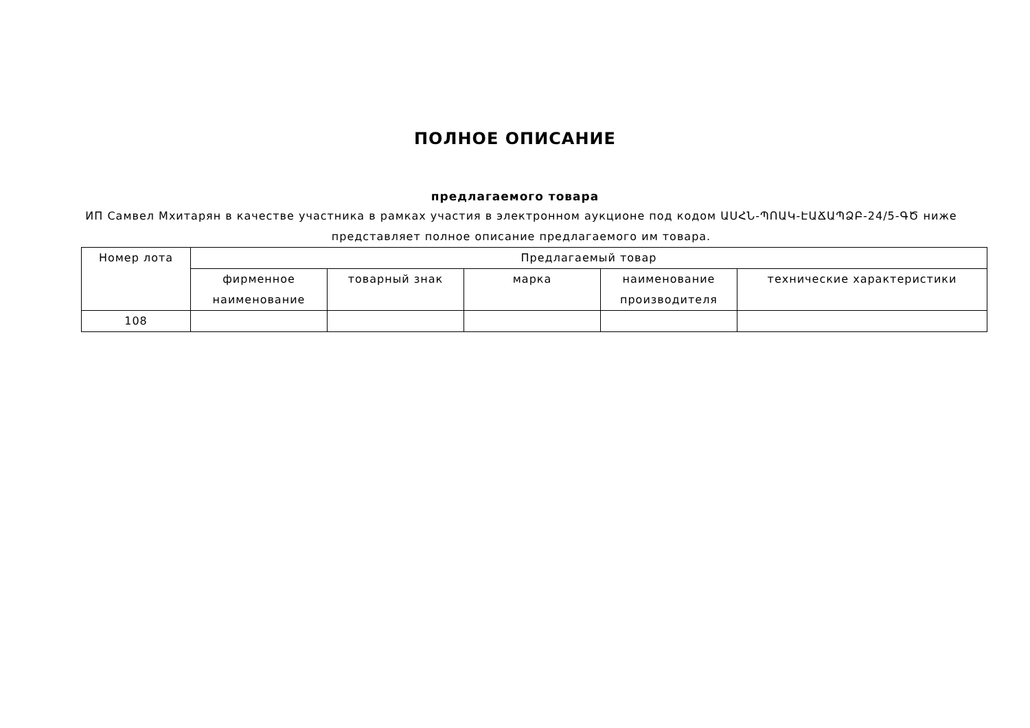ПОЛНОЕ ОПИСАНИЕ
предлагаемого товара
ИП Самвел Мхитарян в качестве участника в рамках участия в электронном аукционе под кодом ԱՍՀՆ-ՊՈԱԿ-ԷԱՃԱՊՁԲ-24/5-ԳԾ ниже представляет полное описание предлагаемого им товара.
| Номер лота | Предлагаемый товар | | | | |
| --- | --- | --- | --- | --- | --- |
| | фирменное наименование | товарный знак | марка | наименование производителя | технические характеристики |
| 108 | | | | | |